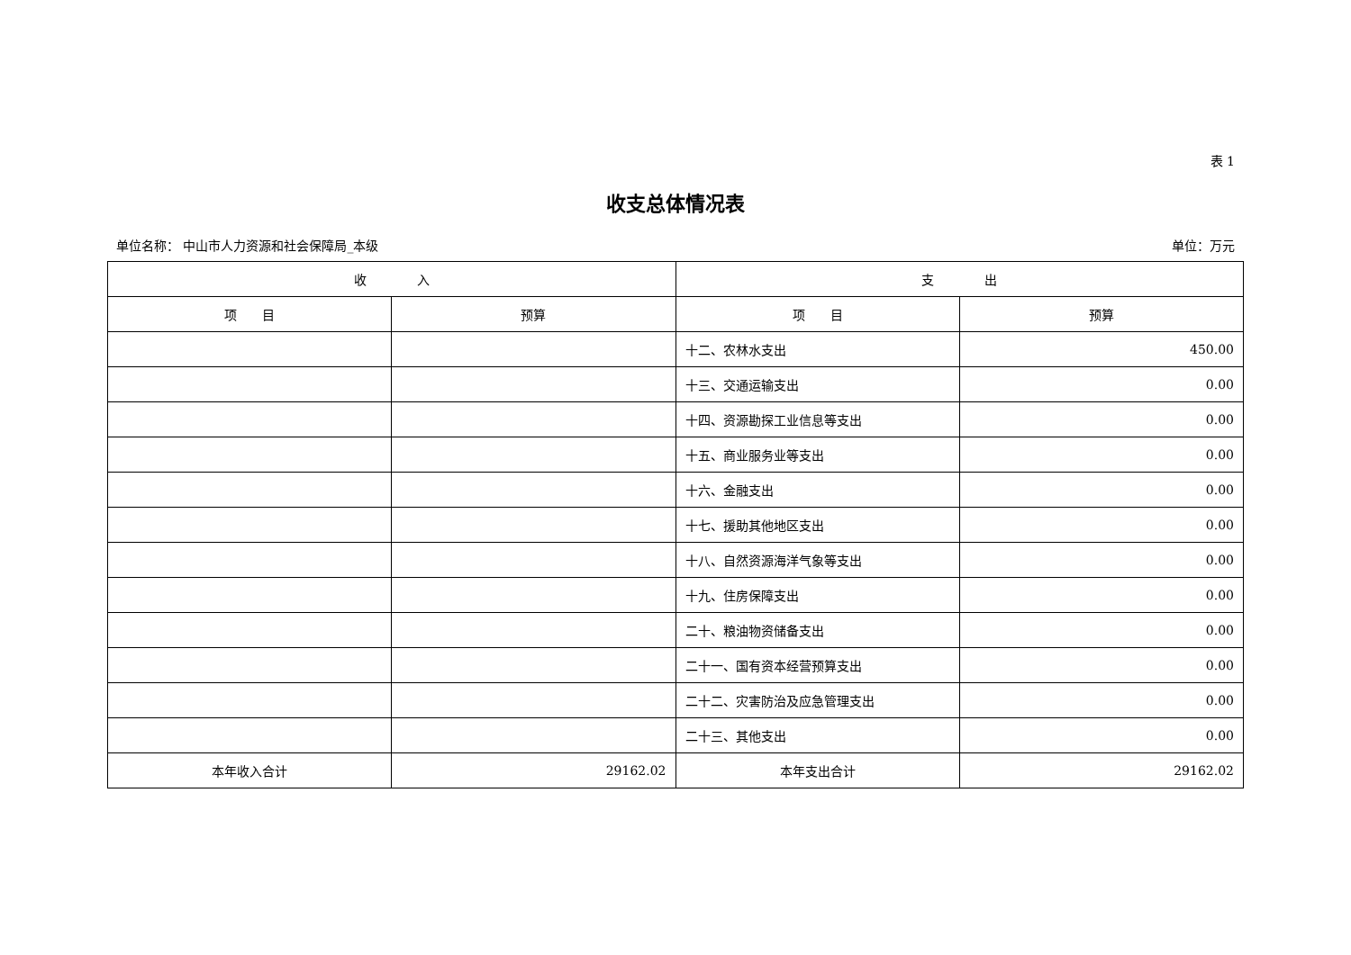表 1
收支总体情况表
单位名称： 中山市人力资源和社会保障局_本级 单位：万元
| 收 入 | | 支 出 | |
| --- | --- | --- | --- |
| 项 目 | 预算 | 项 目 | 预算 |
| | | 十二、农林水支出 | 450.00 |
| | | 十三、交通运输支出 | 0.00 |
| | | 十四、资源勘探工业信息等支出 | 0.00 |
| | | 十五、商业服务业等支出 | 0.00 |
| | | 十六、金融支出 | 0.00 |
| | | 十七、援助其他地区支出 | 0.00 |
| | | 十八、自然资源海洋气象等支出 | 0.00 |
| | | 十九、住房保障支出 | 0.00 |
| | | 二十、粮油物资储备支出 | 0.00 |
| | | 二十一、国有资本经营预算支出 | 0.00 |
| | | 二十二、灾害防治及应急管理支出 | 0.00 |
| | | 二十三、其他支出 | 0.00 |
| 本年收入合计 | 29162.02 | 本年支出合计 | 29162.02 |